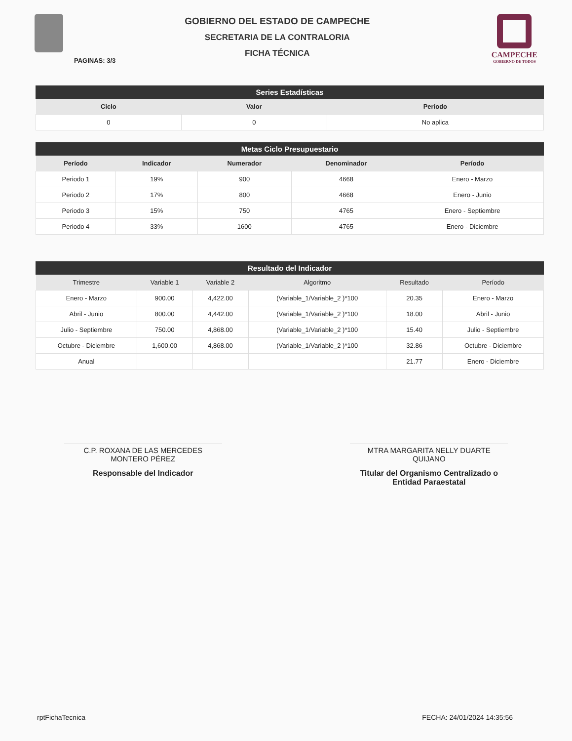GOBIERNO DEL ESTADO DE CAMPECHE
SECRETARIA DE LA CONTRALORIA
FICHA TÉCNICA
CAMPECHE
GOBIERNO DE TODOS
PAGINAS: 3/3
Series Estadísticas
| Ciclo | Valor | Período |
| --- | --- | --- |
| 0 | 0 | No aplica |
Metas Ciclo Presupuestario
| Período | Indicador | Numerador | Denominador | Período |
| --- | --- | --- | --- | --- |
| Periodo 1 | 19% | 900 | 4668 | Enero - Marzo |
| Periodo 2 | 17% | 800 | 4668 | Enero - Junio |
| Periodo 3 | 15% | 750 | 4765 | Enero - Septiembre |
| Periodo 4 | 33% | 1600 | 4765 | Enero - Diciembre |
Resultado del Indicador
| Trimestre | Variable 1 | Variable 2 | Algoritmo | Resultado | Período |
| --- | --- | --- | --- | --- | --- |
| Enero - Marzo | 900.00 | 4,422.00 | (Variable_1/Variable_2 )*100 | 20.35 | Enero - Marzo |
| Abril - Junio | 800.00 | 4,442.00 | (Variable_1/Variable_2 )*100 | 18.00 | Abril - Junio |
| Julio - Septiembre | 750.00 | 4,868.00 | (Variable_1/Variable_2 )*100 | 15.40 | Julio - Septiembre |
| Octubre - Diciembre | 1,600.00 | 4,868.00 | (Variable_1/Variable_2 )*100 | 32.86 | Octubre - Diciembre |
| Anual | | | | 21.77 | Enero - Diciembre |
C.P. ROXANA DE LAS MERCEDES
MONTERO PÉREZ
Responsable del Indicador
MTRA MARGARITA NELLY DUARTE
QUIJANO
Titular del Organismo Centralizado o
Entidad Paraestatal
rptFichaTecnica FECHA: 24/01/2024 14:35:56